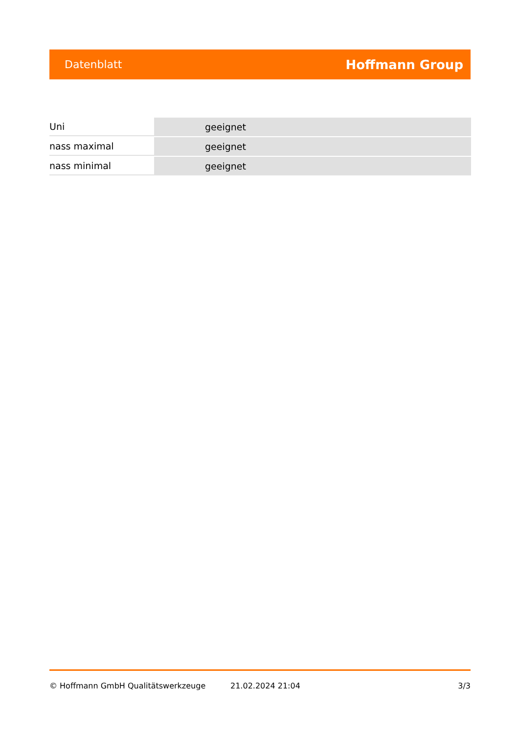Datenblatt Hoffmann Group
| Uni | geeignet |
| nass maximal | geeignet |
| nass minimal | geeignet |
© Hoffmann GmbH Qualitätswerkzeuge 21.02.2024 21:04 3/3